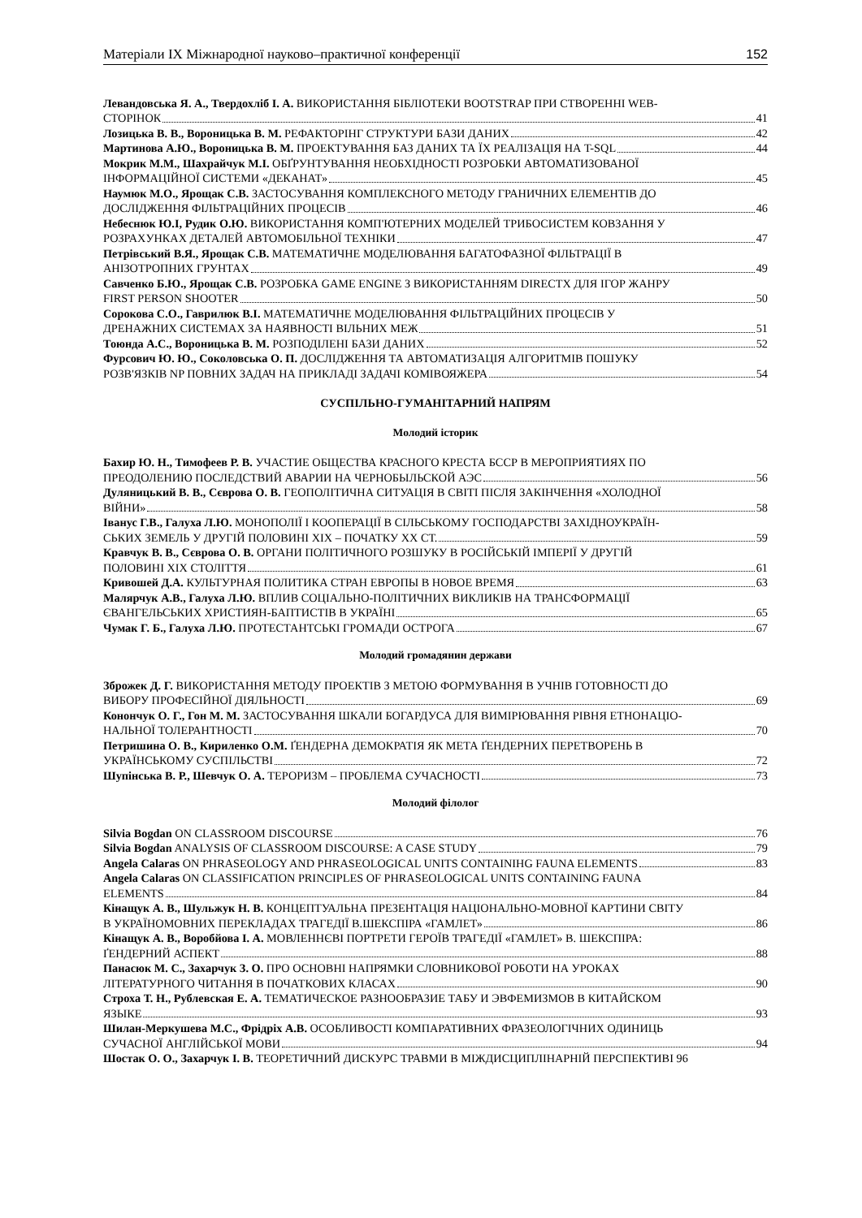Матеріали IX Міжнародної науково–практичної конференції 152
Левандовська Я. А., Твердохліб І. А. ВИКОРИСТАННЯ БІБЛІОТЕКИ BOOTSTRAP ПРИ СТВОРЕННІ WEB-
СТОРІНОК 41
Лозицька В. В., Вороницька В. М. РЕФАКТОРІНГ СТРУКТУРИ БАЗИ ДАНИХ 42
Мартинова А.Ю., Вороницька В. М. ПРОЕКТУВАННЯ БАЗ ДАНИХ ТА ЇХ РЕАЛІЗАЦІЯ НА T-SQL 44
Мокрик М.М., Шахрайчук М.І. ОБҐРУНТУВАННЯ НЕОБХІДНОСТІ РОЗРОБКИ АВТОМАТИЗОВАНОЇ
ІНФОРМАЦІЙНОЇ СИСТЕМИ «ДЕКАНАТ» 45
Наумюк М.О., Ярощак С.В. ЗАСТОСУВАННЯ КОМПЛЕКСНОГО МЕТОДУ ГРАНИЧНИХ ЕЛЕМЕНТІВ ДО
ДОСЛІДЖЕННЯ ФІЛЬТРАЦІЙНИХ ПРОЦЕСІВ 46
Небеснюк Ю.І, Рудик О.Ю. ВИКОРИСТАННЯ КОМП'ЮТЕРНИХ МОДЕЛЕЙ ТРИБОСИСТЕМ КОВЗАННЯ У
РОЗРАХУНКАХ ДЕТАЛЕЙ АВТОМОБІЛЬНОЇ ТЕХНІКИ 47
Петрівський В.Я., Ярощак С.В. МАТЕМАТИЧНЕ МОДЕЛЮВАННЯ БАГАТОФАЗНОЇ ФІЛЬТРАЦІЇ В
АНІЗОТРОПНИХ ГРУНТАХ 49
Савченко Б.Ю., Ярощак С.В. РОЗРОБКА GAME ENGINE З ВИКОРИСТАННЯМ DIRECTX ДЛЯ ІГОР ЖАНРУ
FIRST PERSON SHOOTER 50
Сорокова С.О., Гаврилюк В.І. МАТЕМАТИЧНЕ МОДЕЛЮВАННЯ ФІЛЬТРАЦІЙНИХ ПРОЦЕСІВ У
ДРЕНАЖНИХ СИСТЕМАХ ЗА НАЯВНОСТІ ВІЛЬНИХ МЕЖ 51
Тоюнда А.С., Вороницька В. М. РОЗПОДІЛЕНІ БАЗИ ДАНИХ 52
Фурсович Ю. Ю., Соколовська О. П. ДОСЛІДЖЕННЯ ТА АВТОМАТИЗАЦІЯ АЛГОРИТМІВ ПОШУКУ
РОЗВ'ЯЗКІВ NP ПОВНИХ ЗАДАЧ НА ПРИКЛАДІ ЗАДАЧІ КОМІВОЯЖЕРА 54
СУСПІЛЬНО-ГУМАНІТАРНИЙ НАПРЯМ
Молодий історик
Бахир Ю. Н., Тимофеев Р. В. УЧАСТИЕ ОБЩЕСТВА КРАСНОГО КРЕСТА БССР В МЕРОПРИЯТИЯХ ПО
ПРЕОДОЛЕНИЮ ПОСЛЕДСТВИЙ АВАРИИ НА ЧЕРНОБЫЛЬСКОЙ АЭС 56
Дуляницький В. В., Сєврова О. В. ГЕОПОЛІТИЧНА СИТУАЦІЯ В СВІТІ ПІСЛЯ ЗАКІНЧЕННЯ «ХОЛОДНОЇ
ВІЙНИ» 58
Іванус Г.В., Галуха Л.Ю. МОНОПОЛІЇ І КООПЕРАЦІЇ В СІЛЬСЬКОМУ ГОСПОДАРСТВІ ЗАХІДНОУКРАЇН-
СЬКИХ ЗЕМЕЛЬ У ДРУГІЙ ПОЛОВИНІ XIX – ПОЧАТКУ XX СТ. 59
Кравчук В. В., Сєврова О. В. ОРГАНИ ПОЛІТИЧНОГО РОЗШУКУ В РОСІЙСЬКІЙ ІМПЕРІЇ У ДРУГІЙ
ПОЛОВИНІ XIX СТОЛІТТЯ 61
Кривошей Д.А. КУЛЬТУРНАЯ ПОЛИТИКА СТРАН ЕВРОПЫ В НОВОЕ ВРЕМЯ 63
Малярчук А.В., Галуха Л.Ю. ВПЛИВ СОЦІАЛЬНО-ПОЛІТИЧНИХ ВИКЛИКІВ НА ТРАНСФОРМАЦІЇ
ЄВАНГЕЛЬСЬКИХ ХРИСТИЯН-БАПТИСТІВ В УКРАЇНІ 65
Чумак Г. Б., Галуха Л.Ю. ПРОТЕСТАНТСЬКІ ГРОМАДИ ОСТРОГА 67
Молодий громадянин держави
Зброжек Д. Г. ВИКОРИСТАННЯ МЕТОДУ ПРОЕКТІВ З МЕТОЮ ФОРМУВАННЯ В УЧНІВ ГОТОВНОСТІ ДО
ВИБОРУ ПРОФЕСІЙНОЇ ДІЯЛЬНОСТІ 69
Конончук О. Г., Гон М. М. ЗАСТОСУВАННЯ ШКАЛИ БОГАРДУСА ДЛЯ ВИМІРЮВАННЯ РІВНЯ ЕТНОНАЦІО-
НАЛЬНОЇ ТОЛЕРАНТНОСТІ 70
Петришина О. В., Кириленко О.М. ҐЕНДЕРНА ДЕМОКРАТІЯ ЯК МЕТА ҐЕНДЕРНИХ ПЕРЕТВОРЕНЬ В
УКРАЇНСЬКОМУ СУСПІЛЬСТВІ 72
Шупінська В. Р., Шевчук О. А. ТЕРОРИЗМ – ПРОБЛЕМА СУЧАСНОСТІ 73
Молодий філолог
Silvia Bogdan ON CLASSROOM DISCOURSE 76
Silvia Bogdan ANALYSIS OF CLASSROOM DISCOURSE: A CASE STUDY 79
Angela Calaras ON PHRASEOLOGY AND PHRASEOLOGICAL UNITS CONTAINIHG FAUNA ELEMENTS 83
Angela Calaras ON CLASSIFICATION PRINCIPLES OF PHRASEOLOGICAL UNITS CONTAINING FAUNA
ELEMENTS 84
Кінащук А. В., Шульжук Н. В. КОНЦЕПТУАЛЬНА ПРЕЗЕНТАЦІЯ НАЦІОНАЛЬНО-МОВНОЇ КАРТИНИ СВІТУ
В УКРАЇНОМОВНИХ ПЕРЕКЛАДАХ ТРАГЕДІЇ В.ШЕКСПІРА «ГАМЛЕТ» 86
Кінащук А. В., Воробйова І. А. МОВЛЕННЄВІ ПОРТРЕТИ ГЕРОЇВ ТРАГЕДІЇ «ГАМЛЕТ» В. ШЕКСПІРА:
ҐЕНДЕРНИЙ АСПЕКТ 88
Панасюк М. С., Захарчук З. О. ПРО ОСНОВНІ НАПРЯМКИ СЛОВНИКОВОЇ РОБОТИ НА УРОКАХ
ЛІТЕРАТУРНОГО ЧИТАННЯ В ПОЧАТКОВИХ КЛАСАХ 90
Строха Т. Н., Рублевская Е. А. ТЕМАТИЧЕСКОЕ РАЗНООБРАЗИЕ ТАБУ И ЭВФЕМИЗМОВ В КИТАЙСКОМ
ЯЗЫКЕ 93
Шилан-Меркушева М.С., Фрідріх А.В. ОСОБЛИВОСТІ КОМПАРАТИВНИХ ФРАЗЕОЛОГІЧНИХ ОДИНИЦЬ
СУЧАСНОЇ АНГЛІЙСЬКОЇ МОВИ 94
Шостак О. О., Захарчук І. В. ТЕОРЕТИЧНИЙ ДИСКУРС ТРАВМИ В МІЖДИСЦИПЛІНАРНІЙ ПЕРСПЕКТИВІ 96